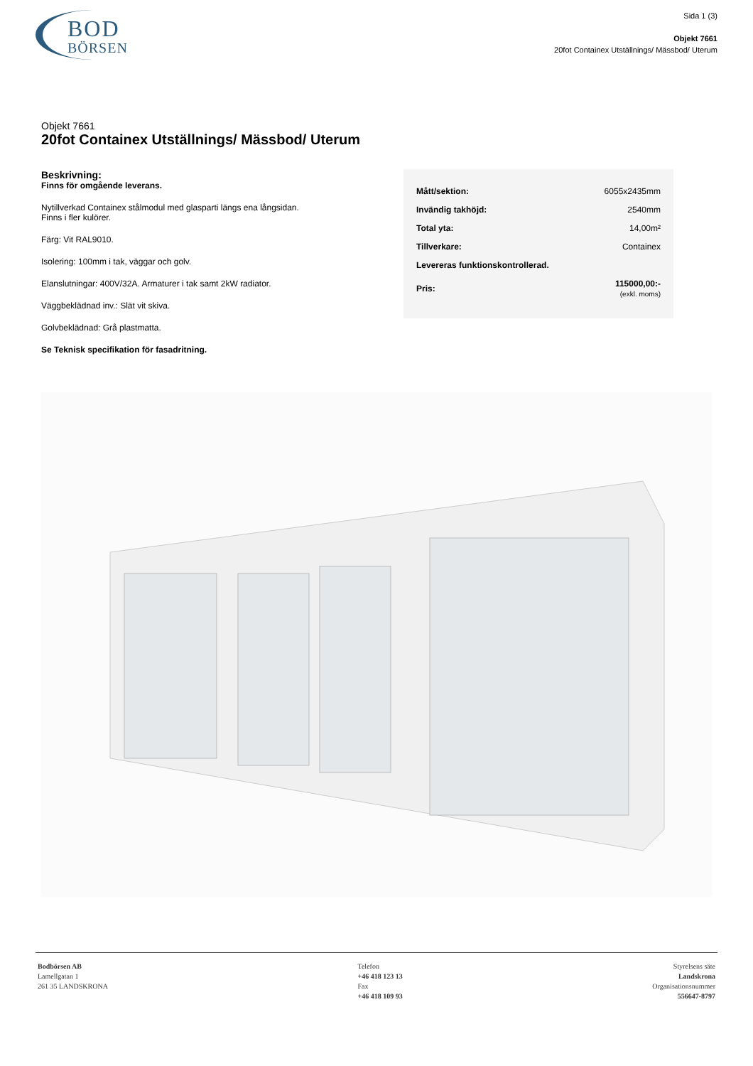BOD
BÖRSEN
Sida 1 (3)
Objekt 7661
20fot Containex Utställnings/ Mässbod/ Uterum
Objekt 7661
20fot Containex Utställnings/ Mässbod/ Uterum
Beskrivning:
Finns för omgående leverans.
Nytillverkad Containex stålmodul med glasparti längs ena långsidan.
Finns i fler kulörer.
Färg: Vit RAL9010.
Isolering: 100mm i tak, väggar och golv.
Elanslutningar: 400V/32A. Armaturer i tak samt 2kW radiator.
Väggbeklädnad inv.: Slät vit skiva.
Golvbeklädnad: Grå plastmatta.
Se Teknisk specifikation för fasadritning.
| Mått/sektion: | 6055x2435mm |
| Invändig takhöjd: | 2540mm |
| Total yta: | 14,00m² |
| Tillverkare: | Containex |
| Levereras funktionskontrollerad. | |
| Pris: | 115000,00:- (exkl. moms) |
Bodbörsen AB
Lamellgatan 1
261 35 LANDSKRONA
Telefon
+46 418 123 13
Fax
+46 418 109 93
Styrelsens säte
Landskrona
Organisationsnummer
556647-8797